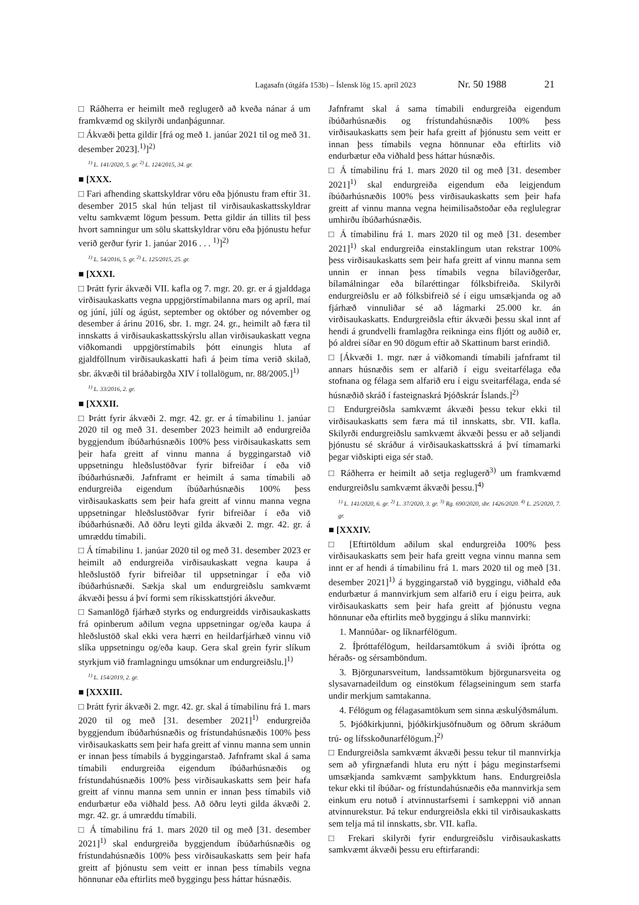Lagasafn (útgáfa 153b) – Íslensk lög 15. apríl 2023 Nr. 50 1988 21
□ Ráðherra er heimilt með reglugerð að kveða nánar á um framkvæmd og skilyrði undanþágunnar.
□ Ákvæði þetta gildir [frá og með 1. janúar 2021 til og með 31. desember 2023].<sup>1)</sup>]<sup>2)</sup>
<sup>1)</sup> L. 141/2020, 5. gr. <sup>2)</sup> L. 124/2015, 34. gr.
■ [XXX.
□ Fari afhending skattskyldrar vöru eða þjónustu fram eftir 31. desember 2015 skal hún teljast til virðisaukaskattsskyldrar veltu samkvæmt lögum þessum. Þetta gildir án tillits til þess hvort samningur um sölu skattskyldrar vöru eða þjónustu hefur verið gerður fyrir 1. janúar 2016 . . . <sup>1)</sup>]<sup>2)</sup>
<sup>1)</sup> L. 54/2016, 5. gr. <sup>2)</sup> L. 125/2015, 25. gr.
■ [XXXI.
□ Þrátt fyrir ákvæði VII. kafla og 7. mgr. 20. gr. er á gjalddaga virðisaukaskatts vegna uppgjörstímabilanna mars og apríl, maí og júní, júlí og ágúst, september og október og nóvember og desember á árinu 2016, sbr. 1. mgr. 24. gr., heimilt að færa til innskatts á virðisaukaskattsskýrslu allan virðisaukaskatt vegna viðkomandi uppgjörstímabils þótt einungis hluta af gjaldföllnum virðisaukaskatti hafi á þeim tíma verið skilað, sbr. ákvæði til bráðabirgða XIV í tollalögum, nr. 88/2005.]<sup>1)</sup>
<sup>1)</sup> L. 33/2016, 2. gr.
■ [XXXII.
□ Þrátt fyrir ákvæði 2. mgr. 42. gr. er á tímabilinu 1. janúar 2020 til og með 31. desember 2023 heimilt að endurgreiða byggjendum íbúðarhúsnæðis 100% þess virðisaukaskatts sem þeir hafa greitt af vinnu manna á byggingarstað við uppsetningu hleðslustöðvar fyrir bifreiðar í eða við íbúðarhúsnæði. Jafnframt er heimilt á sama tímabili að endurgreiða eigendum íbúðarhúsnæðis 100% þess virðisaukaskatts sem þeir hafa greitt af vinnu manna vegna uppsetningar hleðslustöðvar fyrir bifreiðar í eða við íbúðarhúsnæði. Að öðru leyti gilda ákvæði 2. mgr. 42. gr. á umræddu tímabili.
□ Á tímabilinu 1. janúar 2020 til og með 31. desember 2023 er heimilt að endurgreiða virðisaukaskatt vegna kaupa á hleðslustöð fyrir bifreiðar til uppsetningar í eða við íbúðarhúsnæði. Sækja skal um endurgreiðslu samkvæmt ákvæði þessu á því formi sem ríkisskattstjóri ákveður.
□ Samanlögð fjárhæð styrks og endurgreidds virðisaukaskatts frá opinberum aðilum vegna uppsetningar og/eða kaupa á hleðslustöð skal ekki vera hærri en heildarfjárhæð vinnu við slíka uppsetningu og/eða kaup. Gera skal grein fyrir slíkum styrkjum við framlagningu umsóknar um endurgreiðslu.]<sup>1)</sup>
<sup>1)</sup> L. 154/2019, 2. gr.
■ [XXXIII.
□ Þrátt fyrir ákvæði 2. mgr. 42. gr. skal á tímabilinu frá 1. mars 2020 til og með [31. desember 2021]<sup>1)</sup> endurgreiða byggjendum íbúðarhúsnæðis og frístundahúsnæðis 100% þess virðisaukaskatts sem þeir hafa greitt af vinnu manna sem unnin er innan þess tímabils á byggingarstað. Jafnframt skal á sama tímabili endurgreiða eigendum íbúðarhúsnæðis og frístundahúsnæðis 100% þess virðisaukaskatts sem þeir hafa greitt af vinnu manna sem unnin er innan þess tímabils við endurbætur eða viðhald þess. Að öðru leyti gilda ákvæði 2. mgr. 42. gr. á umræddu tímabili.
□ Á tímabilinu frá 1. mars 2020 til og með [31. desember 2021]<sup>1)</sup> skal endurgreiða byggjendum íbúðarhúsnæðis og frístundahúsnæðis 100% þess virðisaukaskatts sem þeir hafa greitt af þjónustu sem veitt er innan þess tímabils vegna hönnunar eða eftirlits með byggingu þess háttar húsnæðis.
Jafnframt skal á sama tímabili endurgreiða eigendum íbúðarhúsnæðis og frístundahúsnæðis 100% þess virðisaukaskatts sem þeir hafa greitt af þjónustu sem veitt er innan þess tímabils vegna hönnunar eða eftirlits við endurbætur eða viðhald þess háttar húsnæðis.
□ Á tímabilinu frá 1. mars 2020 til og með [31. desember 2021]<sup>1)</sup> skal endurgreiða eigendum eða leigjendum íbúðarhúsnæðis 100% þess virðisaukaskatts sem þeir hafa greitt af vinnu manna vegna heimilisaðstoðar eða reglulegrar umhirðu íbúðarhúsnæðis.
□ Á tímabilinu frá 1. mars 2020 til og með [31. desember 2021]<sup>1)</sup> skal endurgreiða einstaklingum utan rekstrar 100% þess virðisaukaskatts sem þeir hafa greitt af vinnu manna sem unnin er innan þess tímabils vegna bílaviðgerðar, bílamálningar eða bílaréttingar fólksbifreiða. Skilyrði endurgreiðslu er að fólksbifreið sé í eigu umsækjanda og að fjárhæð vinnuliðar sé að lágmarki 25.000 kr. án virðisaukaskatts. Endurgreiðsla eftir ákvæði þessu skal innt af hendi á grundvelli framlagðra reikninga eins fljótt og auðið er, þó aldrei síðar en 90 dögum eftir að Skattinum barst erindið.
□ [Ákvæði 1. mgr. nær á viðkomandi tímabili jafnframt til annars húsnæðis sem er alfarið í eigu sveitarfélaga eða stofnana og félaga sem alfarið eru í eigu sveitarfélaga, enda sé húsnæðið skráð í fasteignaskrá Þjóðskrár Íslands.]<sup>2)</sup>
□ Endurgreiðsla samkvæmt ákvæði þessu tekur ekki til virðisaukaskatts sem færa má til innskatts, sbr. VII. kafla. Skilyrði endurgreiðslu samkvæmt ákvæði þessu er að seljandi þjónustu sé skráður á virðisaukaskattsskrá á því tímamarki þegar viðskipti eiga sér stað.
□ Ráðherra er heimilt að setja reglugerð<sup>3)</sup> um framkvæmd endurgreiðslu samkvæmt ákvæði þessu.]<sup>4)</sup>
<sup>1)</sup> L. 141/2020, 6. gr. <sup>2)</sup> L. 37/2020, 3. gr. <sup>3)</sup> Rg. 690/2020, sbr. 1426/2020. <sup>4)</sup> L. 25/2020, 7. gr.
■ [XXXIV.
□ [Eftirtöldum aðilum skal endurgreiða 100% þess virðisaukaskatts sem þeir hafa greitt vegna vinnu manna sem innt er af hendi á tímabilinu frá 1. mars 2020 til og með [31. desember 2021]<sup>1)</sup> á byggingarstað við byggingu, viðhald eða endurbætur á mannvirkjum sem alfarið eru í eigu þeirra, auk virðisaukaskatts sem þeir hafa greitt af þjónustu vegna hönnunar eða eftirlits með byggingu á slíku mannvirki:
1. Mannúðar- og líknarfélögum.
2. Íþróttafélögum, heildarsamtökum á sviði íþrótta og héraðs- og sérsamböndum.
3. Björgunarsveitum, landssamtökum björgunarsveita og slysavarnadeildum og einstökum félagseiningum sem starfa undir merkjum samtakanna.
4. Félögum og félagasamtökum sem sinna æskulýðsmálum.
5. Þjóðkirkjunni, þjóðkirkjusöfnuðum og öðrum skráðum trú- og lífsskoðunarfélögum.]<sup>2)</sup>
□ Endurgreiðsla samkvæmt ákvæði þessu tekur til mannvirkja sem að yfirgnæfandi hluta eru nýtt í þágu meginstarfsemi umsækjanda samkvæmt samþykktum hans. Endurgreiðsla tekur ekki til íbúðar- og frístundahúsnæðis eða mannvirkja sem einkum eru notuð í atvinnustarfsemi í samkeppni við annan atvinnurekstur. Þá tekur endurgreiðsla ekki til virðisaukaskatts sem telja má til innskatts, sbr. VII. kafla.
□ Frekari skilyrði fyrir endurgreiðslu virðisaukaskatts samkvæmt ákvæði þessu eru eftirfarandi: